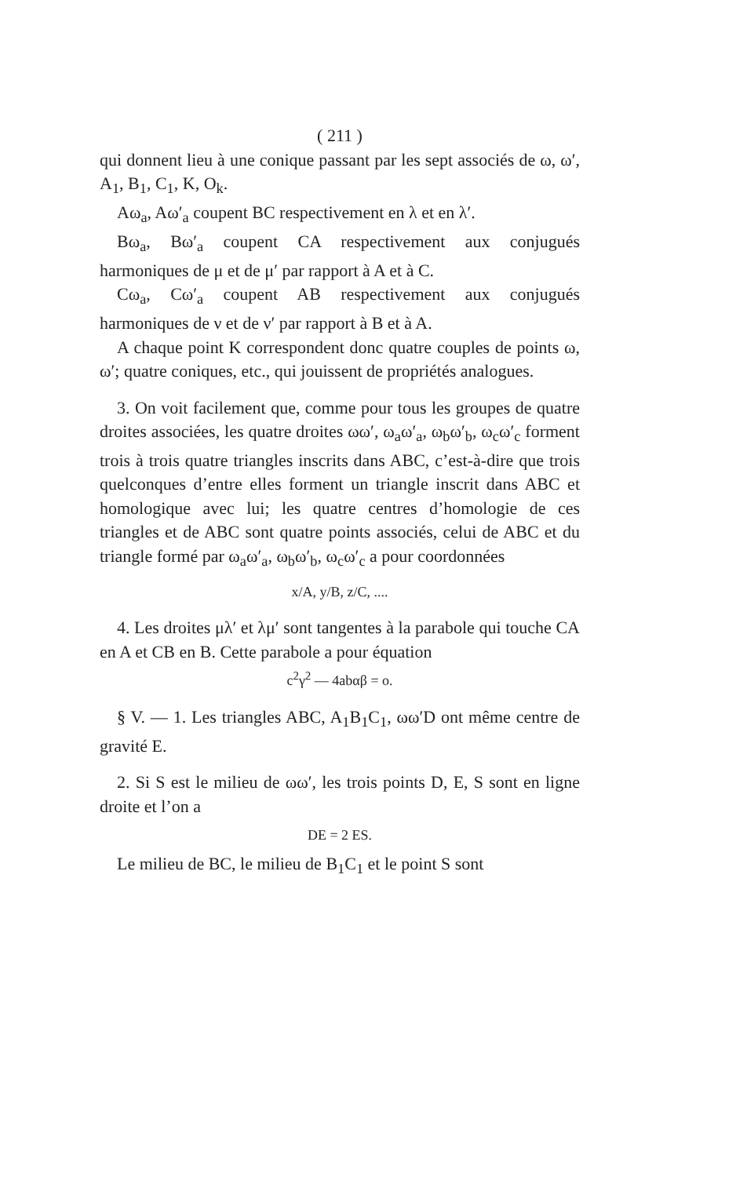( 211 )
qui donnent lieu à une conique passant par les sept associés de ω, ω′, A<sub>1</sub>, B<sub>1</sub>, C<sub>1</sub>, K, O<sub>k</sub>.
Aω<sub>a</sub>, Aω′<sub>a</sub> coupent BC respectivement en λ et en λ′.
Bω<sub>a</sub>, Bω′<sub>a</sub> coupent CA respectivement aux conjugués harmoniques de μ et de μ′ par rapport à A et à C.
Cω<sub>a</sub>, Cω′<sub>a</sub> coupent AB respectivement aux conjugués harmoniques de ν et de ν′ par rapport à B et à A.
A chaque point K correspondent donc quatre couples de points ω, ω′; quatre coniques, etc., qui jouissent de propriétés analogues.
3. On voit facilement que, comme pour tous les groupes de quatre droites associées, les quatre droites ωω′, ω<sub>a</sub>ω′<sub>a</sub>, ω<sub>b</sub>ω′<sub>b</sub>, ω<sub>c</sub>ω′<sub>c</sub> forment trois à trois quatre triangles inscrits dans ABC, c’est-à-dire que trois quelconques d’entre elles forment un triangle inscrit dans ABC et homologique avec lui; les quatre centres d’homologie de ces triangles et de ABC sont quatre points associés, celui de ABC et du triangle formé par ω<sub>a</sub>ω′<sub>a</sub>, ω<sub>b</sub>ω′<sub>b</sub>, ω<sub>c</sub>ω′<sub>c</sub> a pour coordonnées
x/A, y/B, z/C, ....
4. Les droites μλ′ et λμ′ sont tangentes à la parabole qui touche CA en A et CB en B. Cette parabole a pour équation
c<sup>2</sup>γ<sup>2</sup> — 4abαβ = o.
§ V. — 1. Les triangles ABC, A<sub>1</sub>B<sub>1</sub>C<sub>1</sub>, ωω′D ont même centre de gravité E.
2. Si S est le milieu de ωω′, les trois points D, E, S sont en ligne droite et l’on a
DE = 2 ES.
Le milieu de BC, le milieu de B<sub>1</sub>C<sub>1</sub> et le point S sont